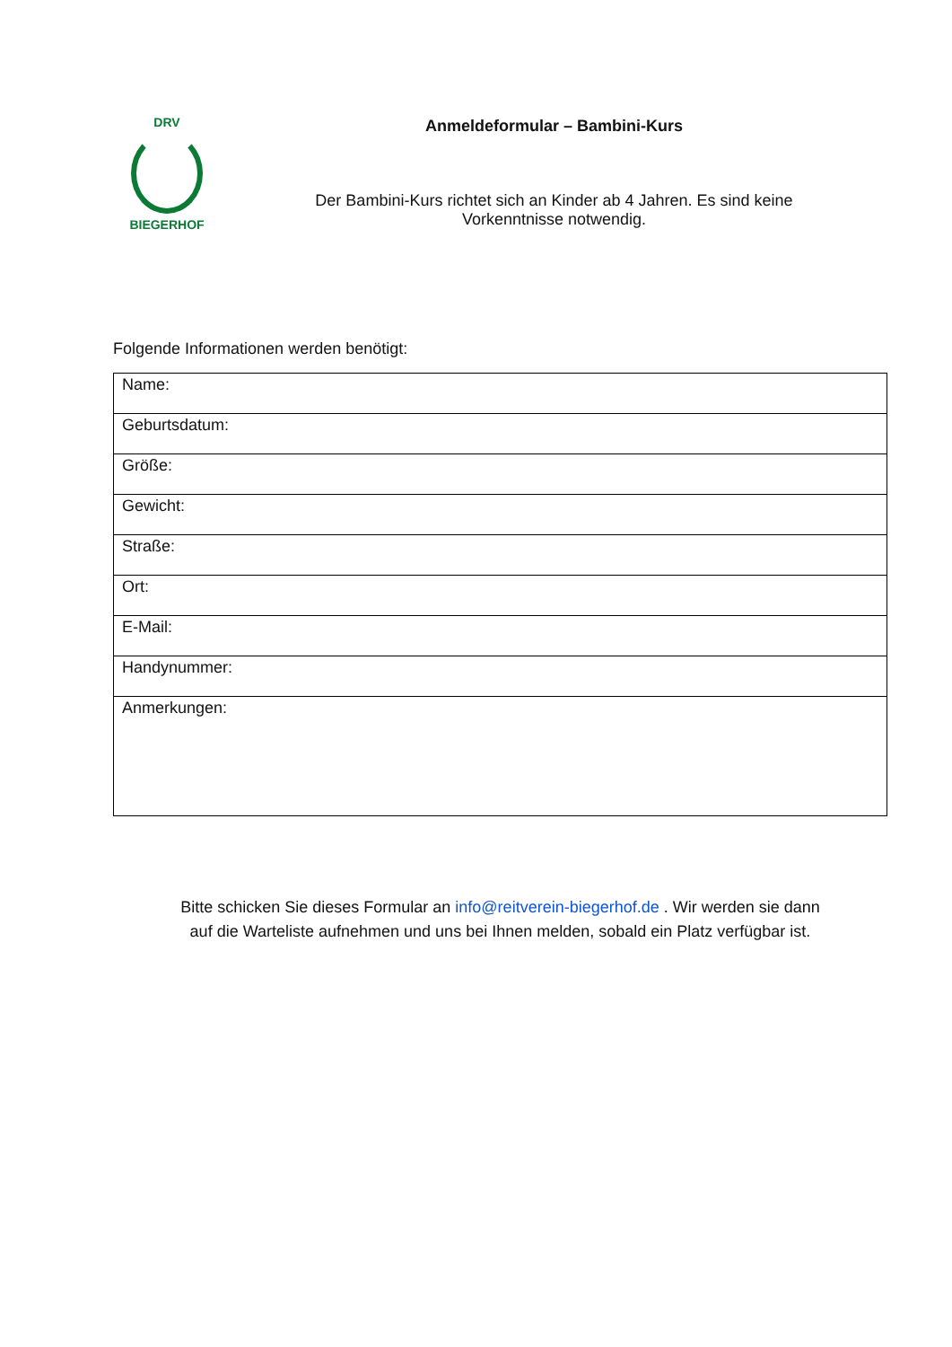DRV
BIEGERHOF
Anmeldeformular – Bambini-Kurs
Der Bambini-Kurs richtet sich an Kinder ab 4 Jahren. Es sind keine
Vorkenntnisse notwendig.
Folgende Informationen werden benötigt:
| Name: |
| Geburtsdatum: |
| Größe: |
| Gewicht: |
| Straße: |
| Ort: |
| E-Mail: |
| Handynummer: |
| Anmerkungen: |
Bitte schicken Sie dieses Formular an info@reitverein-biegerhof.de . Wir werden sie dann
auf die Warteliste aufnehmen und uns bei Ihnen melden, sobald ein Platz verfügbar ist.